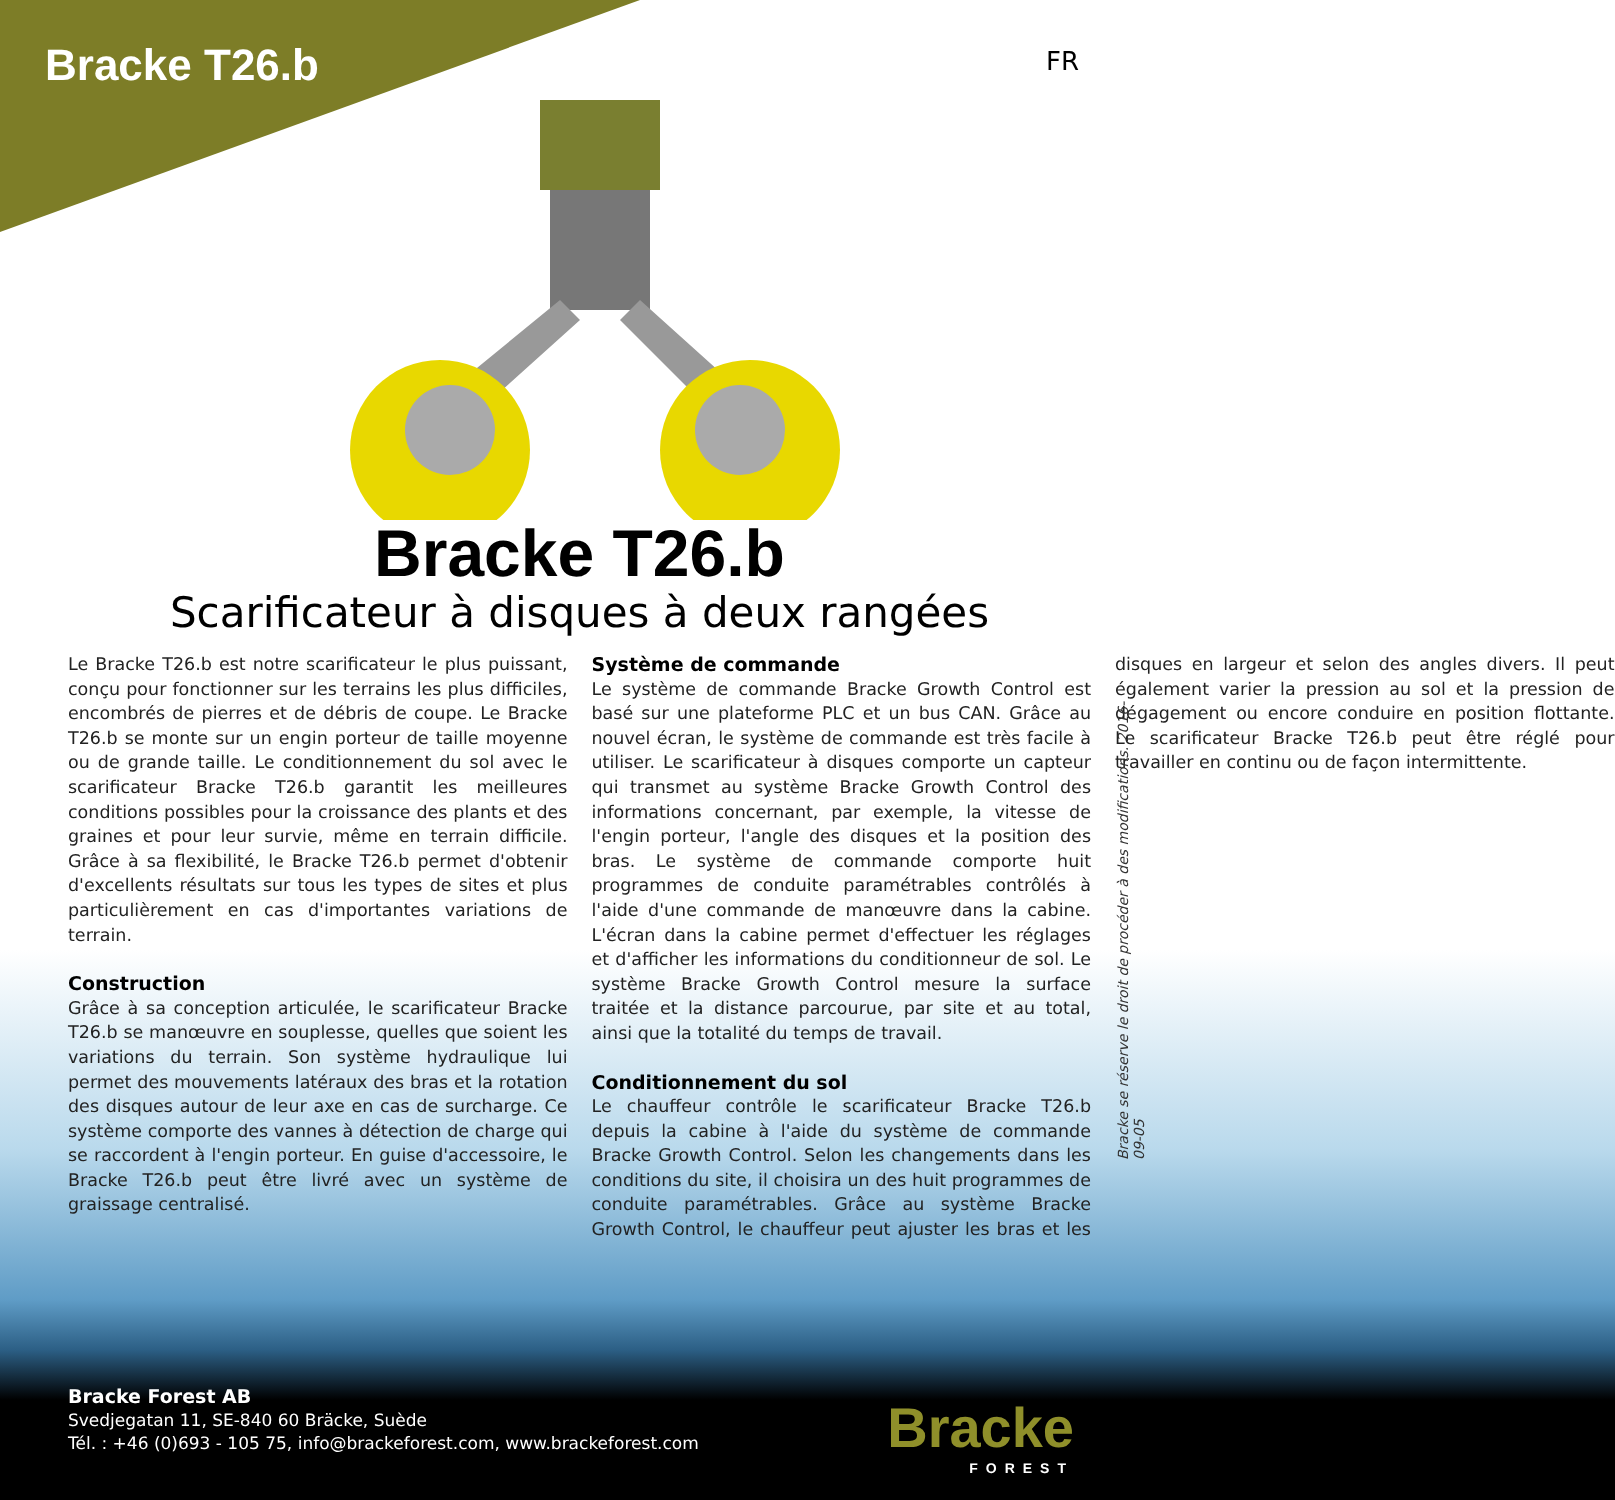Bracke T26.b
FR
Bracke T26.b
Scarificateur à disques à deux rangées
Le Bracke T26.b est notre scarificateur le plus puissant, conçu pour fonctionner sur les terrains les plus difficiles, encombrés de pierres et de débris de coupe. Le Bracke T26.b se monte sur un engin porteur de taille moyenne ou de grande taille. Le conditionnement du sol avec le scarificateur Bracke T26.b garantit les meilleures conditions possibles pour la croissance des plants et des graines et pour leur survie, même en terrain difficile. Grâce à sa flexibilité, le Bracke T26.b permet d'obtenir d'excellents résultats sur tous les types de sites et plus particulièrement en cas d'importantes variations de terrain.
Construction
Grâce à sa conception articulée, le scarificateur Bracke T26.b se manœuvre en souplesse, quelles que soient les variations du terrain. Son système hydraulique lui permet des mouvements latéraux des bras et la rotation des disques autour de leur axe en cas de surcharge. Ce système comporte des vannes à détection de charge qui se raccordent à l'engin porteur. En guise d'accessoire, le Bracke T26.b peut être livré avec un système de graissage centralisé.
Système de commande
Le système de commande Bracke Growth Control est basé sur une plateforme PLC et un bus CAN. Grâce au nouvel écran, le système de commande est très facile à utiliser. Le scarificateur à disques comporte un capteur qui transmet au système Bracke Growth Control des informations concernant, par exemple, la vitesse de l'engin porteur, l'angle des disques et la position des bras. Le système de commande comporte huit programmes de conduite paramétrables contrôlés à l'aide d'une commande de manœuvre dans la cabine. L'écran dans la cabine permet d'effectuer les réglages et d'afficher les informations du conditionneur de sol. Le système Bracke Growth Control mesure la surface traitée et la distance parcourue, par site et au total, ainsi que la totalité du temps de travail.
Conditionnement du sol
Le chauffeur contrôle le scarificateur Bracke T26.b depuis la cabine à l'aide du système de commande Bracke Growth Control. Selon les changements dans les conditions du site, il choisira un des huit programmes de conduite paramétrables. Grâce au système Bracke Growth Control, le chauffeur peut ajuster les bras et les disques en largeur et selon des angles divers. Il peut également varier la pression au sol et la pression de dégagement ou encore conduire en position flottante. Le scarificateur Bracke T26.b peut être réglé pour travailler en continu ou de façon intermittente.
Bracke se réserve le droit de procéder à des modifications. 2016-09-05
Bracke Forest AB
Svedjegatan 11, SE-840 60 Bräcke, Suède
Tél. : +46 (0)693 - 105 75, info@brackeforest.com, www.brackeforest.com
Bracke
FOREST